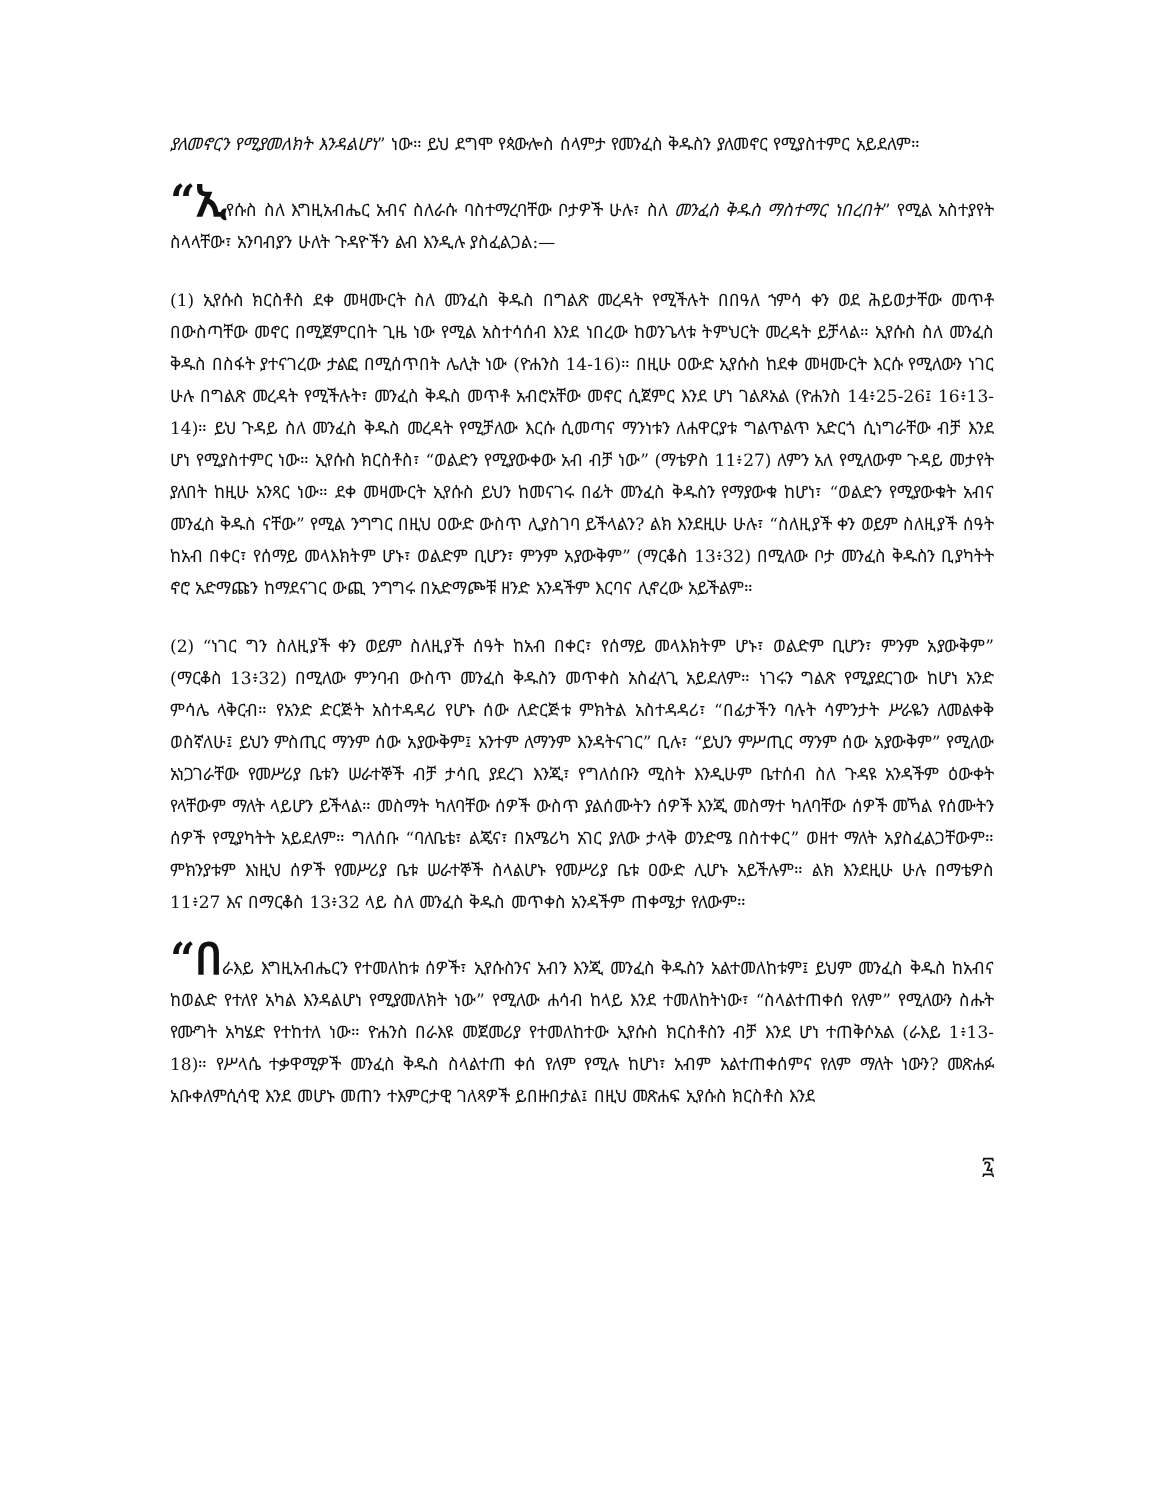ያለመኖርን የሚያመለክት እንዳልሆነ” ነው። ይህ ደግሞ የጳውሎስ ሰላምታ የመንፈስ ቅዱስን ያለመኖር የሚያስተምር አይደለም።
“ኢየሱስ ስለ እግዚአብሔር አብና ስለራሱ ባስተማረባቸው ቦታዎች ሁሉ፣ ስለ መንፈስ ቅዱስ ማስተማር ነበረበት” የሚል አስተያየት ስላላቸው፣ አንባብያን ሁለት ጉዳዮችን ልብ እንዲሉ ያስፈልጋል:—
(1) ኢየሱስ ክርስቶስ ደቀ መዛሙርት ስለ መንፈስ ቅዱስ በግልጽ መረዳት የሚችሉት በበዓለ ኀምሳ ቀን ወደ ሕይወታቸው መጥቶ በውስጣቸው መኖር በሚጀምርበት ጊዜ ነው የሚል አስተሳሰብ እንደ ነበረው ከወንጌላቱ ትምህርት መረዳት ይቻላል። ኢየሱስ ስለ መንፈስ ቅዱስ በስፋት ያተናገረው ታልፎ በሚሰጥበት ሌሊት ነው (ዮሐንስ 14-16)። በዚሁ ዐውድ ኢየሱስ ከደቀ መዛሙርት እርሱ የሚለውን ነገር ሁሉ በግልጽ መረዳት የሚችሉት፣ መንፈስ ቅዱስ መጥቶ አብሮአቸው መኖር ሲጀምር እንደ ሆነ ገልጾአል (ዮሐንስ 14፥25-26፤ 16፥13-14)። ይህ ጉዳይ ስለ መንፈስ ቅዱስ መረዳት የሚቻለው እርሱ ሲመጣና ማንነቱን ለሐዋርያቱ ግልጥልጥ አድርጎ ሲነግራቸው ብቻ እንደ ሆነ የሚያስተምር ነው። ኢየሱስ ክርስቶስ፣ “ወልድን የሚያውቀው አብ ብቻ ነው” (ማቴዎስ 11፥27) ለምን አለ የሚለውም ጉዳይ መታየት ያለበት ከዚሁ አንጻር ነው። ደቀ መዛሙርት ኢየሱስ ይህን ከመናገሩ በፊት መንፈስ ቅዱስን የማያውቁ ከሆነ፣ “ወልድን የሚያውቁት አብና መንፈስ ቅዱስ ናቸው” የሚል ንግግር በዚህ ዐውድ ውስጥ ሊያስገባ ይችላልን? ልክ እንደዚሁ ሁሉ፣ “ስለዚያች ቀን ወይም ስለዚያች ሰዓት ከአብ በቀር፣ የሰማይ መላእክትም ሆኑ፣ ወልድም ቢሆን፣ ምንም አያውቅም” (ማርቆስ 13፥32) በሚለው ቦታ መንፈስ ቅዱስን ቢያካትት ኖሮ አድማጩን ከማደናገር ውጪ ንግግሩ በአድማጮቹ ዘንድ አንዳችም እርባና ሊኖረው አይችልም።
(2) “ነገር ግን ስለዚያች ቀን ወይም ስለዚያች ሰዓት ከአብ በቀር፣ የሰማይ መላእክትም ሆኑ፣ ወልድም ቢሆን፣ ምንም አያውቅም” (ማርቆስ 13፥32) በሚለው ምንባብ ውስጥ መንፈስ ቅዱስን መጥቀስ አስፈላጊ አይደለም። ነገሩን ግልጽ የሚያደርገው ከሆነ አንድ ምሳሌ ላቅርብ። የአንድ ድርጅት አስተዳዳሪ የሆኑ ሰው ለድርጅቱ ምክትል አስተዳዳሪ፣ “በፊታችን ባሉት ሳምንታት ሥራዬን ለመልቀቅ ወስኛለሁ፤ ይህን ምስጢር ማንም ሰው አያውቅም፤ አንተም ለማንም እንዳትናገር” ቢሉ፣ “ይህን ምሥጢር ማንም ሰው አያውቅም” የሚለው አነጋገራቸው የመሥሪያ ቤቱን ሠራተኞች ብቻ ታሳቢ ያደረገ እንጂ፣ የግለሰቡን ሚስት እንዲሁም ቤተሰብ ስለ ጉዳዩ አንዳችም ዕውቀት የላቸውም ማለት ላይሆን ይችላል። መስማት ካለባቸው ሰዎች ውስጥ ያልሰሙትን ሰዎች እንጂ መስማተ ካለባቸው ሰዎች መኻል የሰሙትን ሰዎች የሚያካትት አይደለም። ግለሰቡ “ባለቤቴ፣ ልጄና፣ በአሜሪካ አገር ያለው ታላቅ ወንድሜ በስተቀር” ወዘተ ማለት አያስፈልጋቸውም። ምክንያቱም እነዚህ ሰዎች የመሥሪያ ቤቱ ሠራተኞች ስላልሆኑ የመሥሪያ ቤቱ ዐውድ ሊሆኑ አይችሉም። ልክ እንደዚሁ ሁሉ በማቴዎስ 11፥27 እና በማርቆስ 13፥32 ላይ ስለ መንፈስ ቅዱስ መጥቀስ አንዳችም ጠቀሜታ የለውም።
“በራእይ እግዚአብሔርን የተመለከቱ ሰዎች፣ ኢየሱስንና አብን እንጂ መንፈስ ቅዱስን አልተመለከቱም፤ ይህም መንፈስ ቅዱስ ከአብና ከወልድ የተለየ አካል እንዳልሆነ የሚያመለክት ነው” የሚለው ሐሳብ ከላይ እንደ ተመለከትነው፣ “ስላልተጠቀሰ የለም” የሚለውን ስሑት የሙግት አካሄድ የተከተለ ነው። ዮሐንስ በራእዩ መጀመሪያ የተመለከተው ኢየሱስ ክርስቶስን ብቻ እንደ ሆነ ተጠቅሶአል (ራእይ 1፥13-18)። የሥላሴ ተቃዋሚዎች መንፈስ ቅዱስ ስላልተጠ ቀሰ የለም የሚሉ ከሆነ፣ አብም አልተጠቀሰምና የለም ማለት ነውን? መጽሐፉ አቡቀለምሲሳዊ እንደ መሆኑ መጠን ተእምርታዊ ገለጻዎች ይበዙበታል፤ በዚህ መጽሐፍ ኢየሱስ ክርስቶስ እንደ
፯